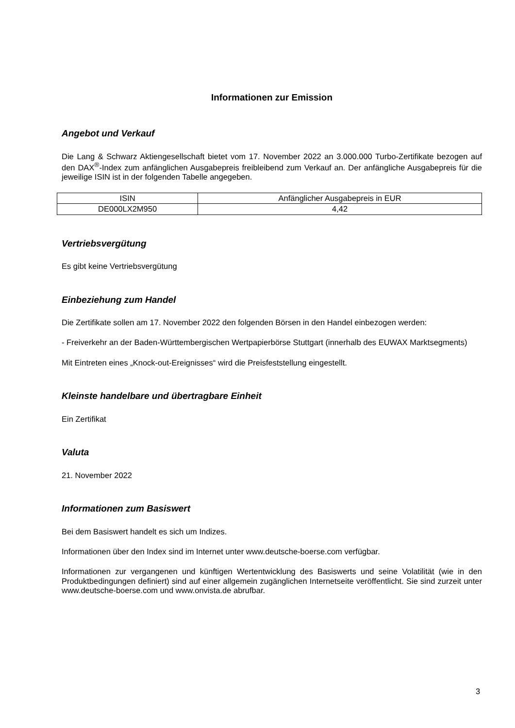Informationen zur Emission
Angebot und Verkauf
Die Lang & Schwarz Aktiengesellschaft bietet vom 17. November 2022 an 3.000.000 Turbo-Zertifikate bezogen auf den DAX<sup>®</sup>-Index zum anfänglichen Ausgabepreis freibleibend zum Verkauf an. Der anfängliche Ausgabepreis für die jeweilige ISIN ist in der folgenden Tabelle angegeben.
| ISIN | Anfänglicher Ausgabepreis in EUR |
| DE000LX2M950 | 4,42 |
Vertriebsvergütung
Es gibt keine Vertriebsvergütung
Einbeziehung zum Handel
Die Zertifikate sollen am 17. November 2022 den folgenden Börsen in den Handel einbezogen werden:
- Freiverkehr an der Baden-Württembergischen Wertpapierbörse Stuttgart (innerhalb des EUWAX Marktsegments)
Mit Eintreten eines „Knock-out-Ereignisses“ wird die Preisfeststellung eingestellt.
Kleinste handelbare und übertragbare Einheit
Ein Zertifikat
Valuta
21. November 2022
Informationen zum Basiswert
Bei dem Basiswert handelt es sich um Indizes.
Informationen über den Index sind im Internet unter www.deutsche-boerse.com verfügbar.
Informationen zur vergangenen und künftigen Wertentwicklung des Basiswerts und seine Volatilität (wie in den Produktbedingungen definiert) sind auf einer allgemein zugänglichen Internetseite veröffentlicht. Sie sind zurzeit unter www.deutsche-boerse.com und www.onvista.de abrufbar.
3